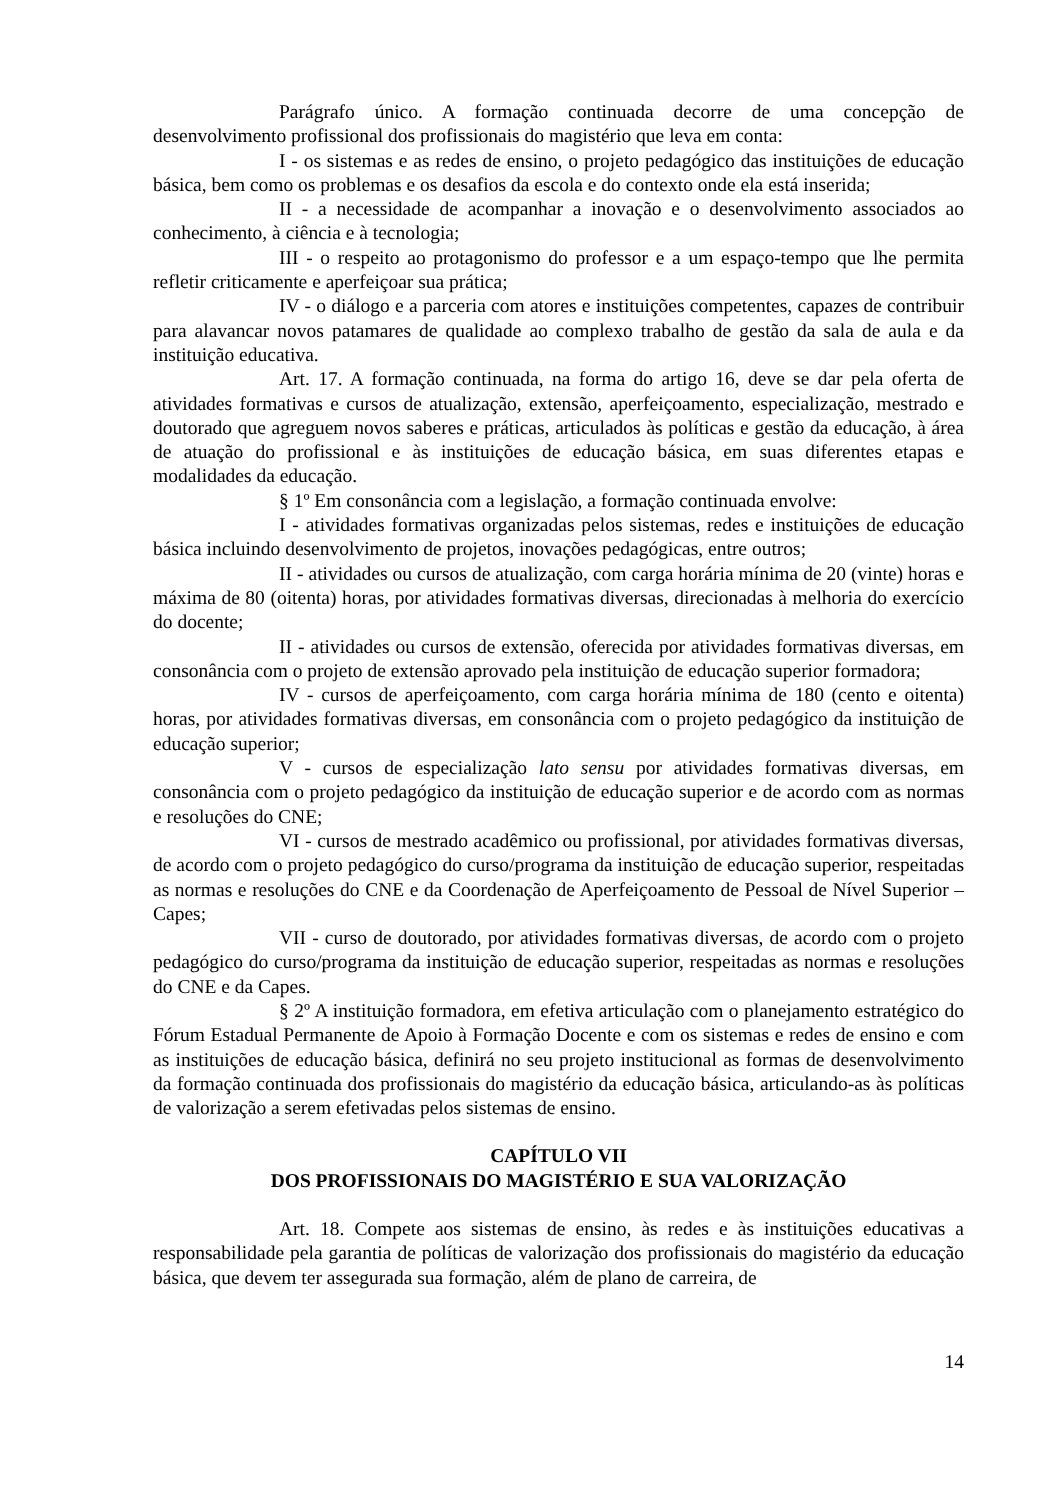Parágrafo único. A formação continuada decorre de uma concepção de desenvolvimento profissional dos profissionais do magistério que leva em conta:
I - os sistemas e as redes de ensino, o projeto pedagógico das instituições de educação básica, bem como os problemas e os desafios da escola e do contexto onde ela está inserida;
II - a necessidade de acompanhar a inovação e o desenvolvimento associados ao conhecimento, à ciência e à tecnologia;
III - o respeito ao protagonismo do professor e a um espaço-tempo que lhe permita refletir criticamente e aperfeiçoar sua prática;
IV - o diálogo e a parceria com atores e instituições competentes, capazes de contribuir para alavancar novos patamares de qualidade ao complexo trabalho de gestão da sala de aula e da instituição educativa.
Art. 17. A formação continuada, na forma do artigo 16, deve se dar pela oferta de atividades formativas e cursos de atualização, extensão, aperfeiçoamento, especialização, mestrado e doutorado que agreguem novos saberes e práticas, articulados às políticas e gestão da educação, à área de atuação do profissional e às instituições de educação básica, em suas diferentes etapas e modalidades da educação.
§ 1º Em consonância com a legislação, a formação continuada envolve:
I - atividades formativas organizadas pelos sistemas, redes e instituições de educação básica incluindo desenvolvimento de projetos, inovações pedagógicas, entre outros;
II - atividades ou cursos de atualização, com carga horária mínima de 20 (vinte) horas e máxima de 80 (oitenta) horas, por atividades formativas diversas, direcionadas à melhoria do exercício do docente;
II - atividades ou cursos de extensão, oferecida por atividades formativas diversas, em consonância com o projeto de extensão aprovado pela instituição de educação superior formadora;
IV - cursos de aperfeiçoamento, com carga horária mínima de 180 (cento e oitenta) horas, por atividades formativas diversas, em consonância com o projeto pedagógico da instituição de educação superior;
V - cursos de especialização lato sensu por atividades formativas diversas, em consonância com o projeto pedagógico da instituição de educação superior e de acordo com as normas e resoluções do CNE;
VI - cursos de mestrado acadêmico ou profissional, por atividades formativas diversas, de acordo com o projeto pedagógico do curso/programa da instituição de educação superior, respeitadas as normas e resoluções do CNE e da Coordenação de Aperfeiçoamento de Pessoal de Nível Superior – Capes;
VII - curso de doutorado, por atividades formativas diversas, de acordo com o projeto pedagógico do curso/programa da instituição de educação superior, respeitadas as normas e resoluções do CNE e da Capes.
§ 2º A instituição formadora, em efetiva articulação com o planejamento estratégico do Fórum Estadual Permanente de Apoio à Formação Docente e com os sistemas e redes de ensino e com as instituições de educação básica, definirá no seu projeto institucional as formas de desenvolvimento da formação continuada dos profissionais do magistério da educação básica, articulando-as às políticas de valorização a serem efetivadas pelos sistemas de ensino.
CAPÍTULO VII
DOS PROFISSIONAIS DO MAGISTÉRIO E SUA VALORIZAÇÃO
Art. 18. Compete aos sistemas de ensino, às redes e às instituições educativas a responsabilidade pela garantia de políticas de valorização dos profissionais do magistério da educação básica, que devem ter assegurada sua formação, além de plano de carreira, de
14